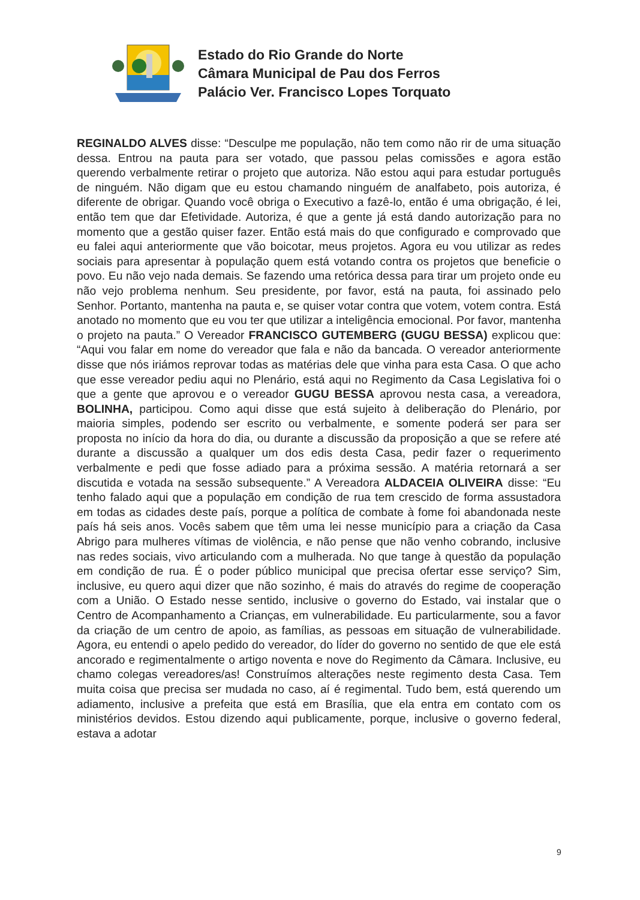Estado do Rio Grande do Norte
Câmara Municipal de Pau dos Ferros
Palácio Ver. Francisco Lopes Torquato
REGINALDO ALVES disse: “Desculpe me população, não tem como não rir de uma situação dessa. Entrou na pauta para ser votado, que passou pelas comissões e agora estão querendo verbalmente retirar o projeto que autoriza. Não estou aqui para estudar português de ninguém. Não digam que eu estou chamando ninguém de analfabeto, pois autoriza, é diferente de obrigar. Quando você obriga o Executivo a fazê-lo, então é uma obrigação, é lei, então tem que dar Efetividade. Autoriza, é que a gente já está dando autorização para no momento que a gestão quiser fazer. Então está mais do que configurado e comprovado que eu falei aqui anteriormente que vão boicotar, meus projetos. Agora eu vou utilizar as redes sociais para apresentar à população quem está votando contra os projetos que beneficie o povo. Eu não vejo nada demais. Se fazendo uma retórica dessa para tirar um projeto onde eu não vejo problema nenhum. Seu presidente, por favor, está na pauta, foi assinado pelo Senhor. Portanto, mantenha na pauta e, se quiser votar contra que votem, votem contra. Está anotado no momento que eu vou ter que utilizar a inteligência emocional. Por favor, mantenha o projeto na pauta.” O Vereador FRANCISCO GUTEMBERG (GUGU BESSA) explicou que: “Aqui vou falar em nome do vereador que fala e não da bancada. O vereador anteriormente disse que nós iriámos reprovar todas as matérias dele que vinha para esta Casa. O que acho que esse vereador pediu aqui no Plenário, está aqui no Regimento da Casa Legislativa foi o que a gente que aprovou e o vereador GUGU BESSA aprovou nesta casa, a vereadora, BOLINHA, participou. Como aqui disse que está sujeito à deliberação do Plenário, por maioria simples, podendo ser escrito ou verbalmente, e somente poderá ser para ser proposta no início da hora do dia, ou durante a discussão da proposição a que se refere até durante a discussão a qualquer um dos edis desta Casa, pedir fazer o requerimento verbalmente e pedi que fosse adiado para a próxima sessão. A matéria retornará a ser discutida e votada na sessão subsequente.” A Vereadora ALDACEIA OLIVEIRA disse: “Eu tenho falado aqui que a população em condição de rua tem crescido de forma assustadora em todas as cidades deste país, porque a política de combate à fome foi abandonada neste país há seis anos. Vocês sabem que têm uma lei nesse município para a criação da Casa Abrigo para mulheres vítimas de violência, e não pense que não venho cobrando, inclusive nas redes sociais, vivo articulando com a mulherada. No que tange à questão da população em condição de rua. É o poder público municipal que precisa ofertar esse serviço? Sim, inclusive, eu quero aqui dizer que não sozinho, é mais do através do regime de cooperação com a União. O Estado nesse sentido, inclusive o governo do Estado, vai instalar que o Centro de Acompanhamento a Crianças, em vulnerabilidade. Eu particularmente, sou a favor da criação de um centro de apoio, as famílias, as pessoas em situação de vulnerabilidade. Agora, eu entendi o apelo pedido do vereador, do líder do governo no sentido de que ele está ancorado e regimentalmente o artigo noventa e nove do Regimento da Câmara. Inclusive, eu chamo colegas vereadores/as! Construímos alterações neste regimento desta Casa. Tem muita coisa que precisa ser mudada no caso, aí é regimental. Tudo bem, está querendo um adiamento, inclusive a prefeita que está em Brasília, que ela entra em contato com os ministérios devidos. Estou dizendo aqui publicamente, porque, inclusive o governo federal, estava a adotar
9